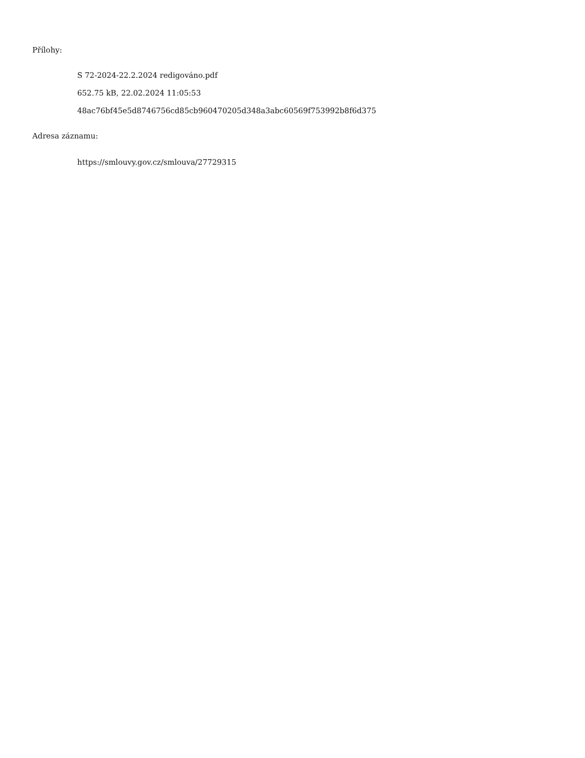Přílohy:
S 72-2024-22.2.2024 redigováno.pdf
652.75 kB, 22.02.2024 11:05:53
48ac76bf45e5d8746756cd85cb960470205d348a3abc60569f753992b8f6d375
Adresa záznamu:
https://smlouvy.gov.cz/smlouva/27729315